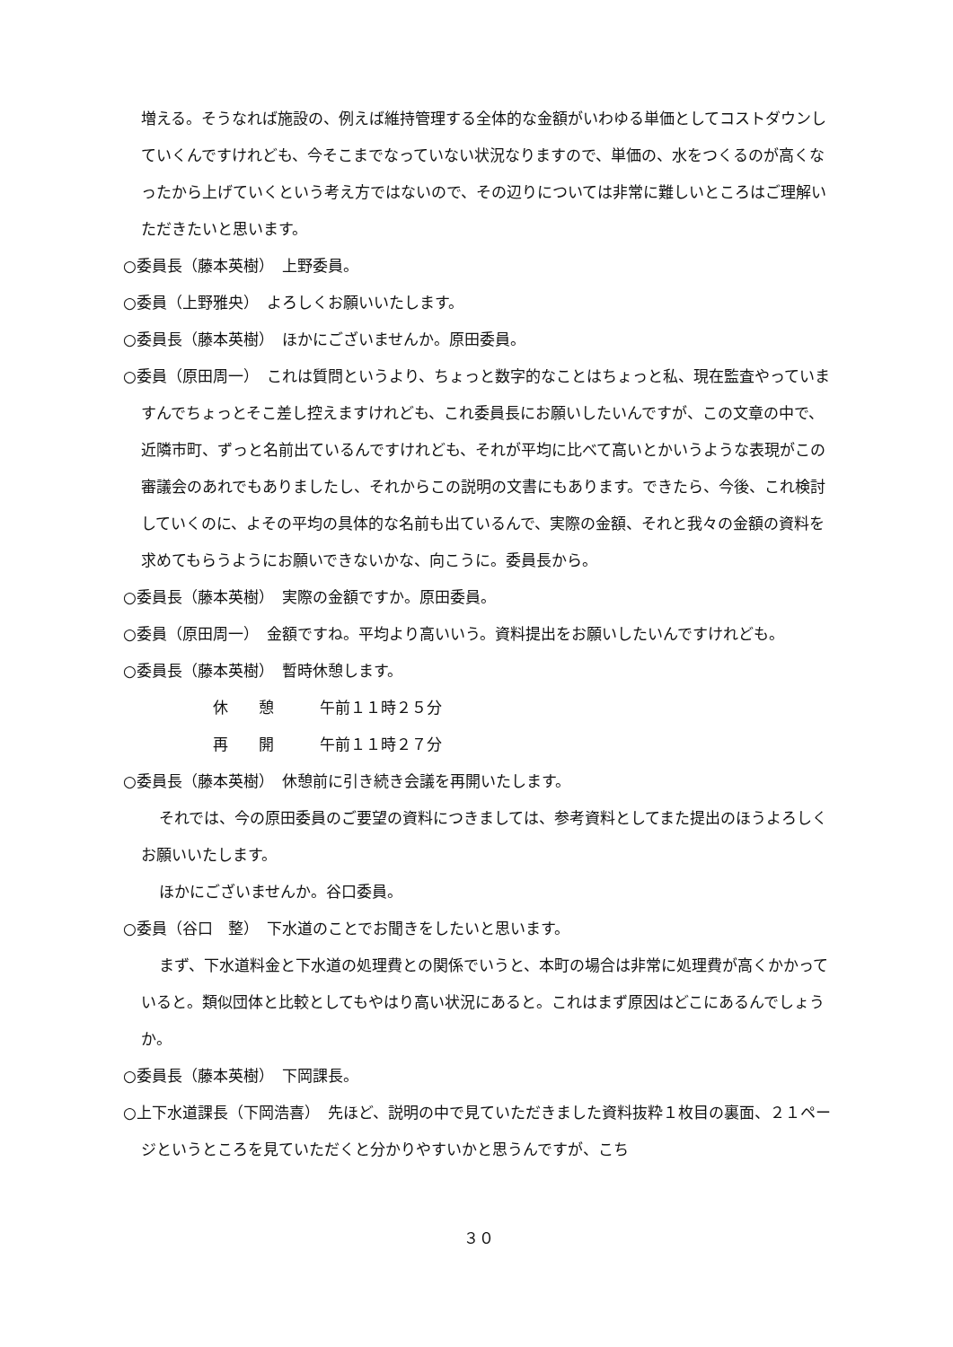増える。そうなれば施設の、例えば維持管理する全体的な金額がいわゆる単価としてコストダウンしていくんですけれども、今そこまでなっていない状況なりますので、単価の、水をつくるのが高くなったから上げていくという考え方ではないので、その辺りについては非常に難しいところはご理解いただきたいと思います。
○委員長（藤本英樹）　上野委員。
○委員（上野雅央）　よろしくお願いいたします。
○委員長（藤本英樹）　ほかにございませんか。原田委員。
○委員（原田周一）　これは質問というより、ちょっと数字的なことはちょっと私、現在監査やっていますんでちょっとそこ差し控えますけれども、これ委員長にお願いしたいんですが、この文章の中で、近隣市町、ずっと名前出ているんですけれども、それが平均に比べて高いとかいうような表現がこの審議会のあれでもありましたし、それからこの説明の文書にもあります。できたら、今後、これ検討していくのに、よその平均の具体的な名前も出ているんで、実際の金額、それと我々の金額の資料を求めてもらうようにお願いできないかな、向こうに。委員長から。
○委員長（藤本英樹）　実際の金額ですか。原田委員。
○委員（原田周一）　金額ですね。平均より高いいう。資料提出をお願いしたいんですけれども。
○委員長（藤本英樹）　暫時休憩します。
休　　憩　　　午前１１時２５分
再　　開　　　午前１１時２７分
○委員長（藤本英樹）　休憩前に引き続き会議を再開いたします。
それでは、今の原田委員のご要望の資料につきましては、参考資料としてまた提出のほうよろしくお願いいたします。
ほかにございませんか。谷口委員。
○委員（谷口　整）　下水道のことでお聞きをしたいと思います。
まず、下水道料金と下水道の処理費との関係でいうと、本町の場合は非常に処理費が高くかかっていると。類似団体と比較としてもやはり高い状況にあると。これはまず原因はどこにあるんでしょうか。
○委員長（藤本英樹）　下岡課長。
○上下水道課長（下岡浩喜）　先ほど、説明の中で見ていただきました資料抜粋１枚目の裏面、２１ページというところを見ていただくと分かりやすいかと思うんですが、こち
３０